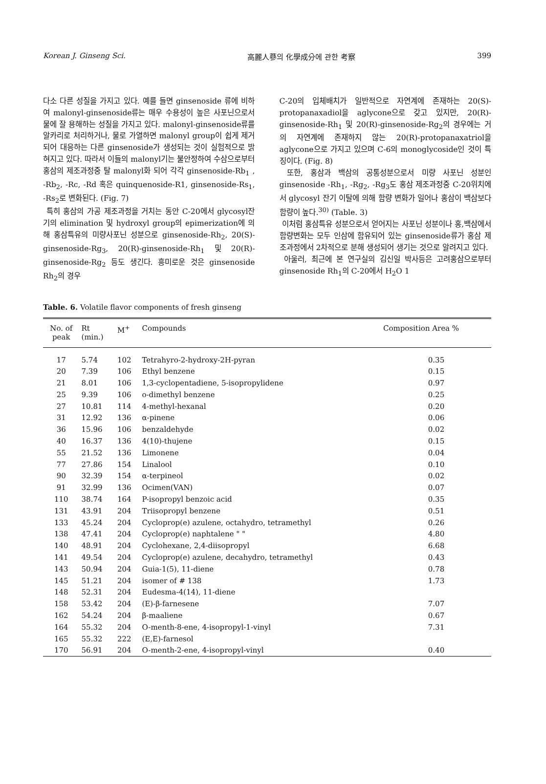Korean J. Ginseng Sci. 高麗人蔘의 化學成分에 관한 考察 399
다소 다른 성질을 가지고 있다. 예를 들면 ginsenoside 류에 비하여 malonyl-ginsenoside류는 매우 수용성이 높은 사포닌으로서 물에 잘 용해하는 성질을 가지고 있다. malonyl-ginsenoside류를 알카리로 처리하거나, 물로 가열하면 malonyl group이 쉽게 제거되어 대응하는 다른 ginsenoside가 생성되는 것이 실험적으로 밝혀지고 있다. 따라서 이들의 malonyl기는 불안정하여 수삼으로부터 홍삼의 제조과정중 탈 malonyl화 되어 각각 ginsenoside-Rb<sub>1</sub> , -Rb<sub>2</sub>, -Rc, -Rd 혹은 quinquenoside-R1, ginsenoside-Rs<sub>1</sub>, -Rs<sub>2</sub>로 변화된다. (Fig. 7)
특히 홍삼의 가공 제조과정을 거치는 동안 C-20에서 glycosyl잔기의 elimination 및 hydroxyl group의 epimerization에 의해 홍삼특유의 미량사포닌 성분으로 ginsenoside-Rh<sub>2</sub>, 20(S)-ginsenoside-Rg<sub>3</sub>, 20(R)-ginsenoside-Rh<sub>1</sub> 및 20(R)-ginsenoside-Rg<sub>2</sub> 등도 생긴다. 흥미로운 것은 ginsenoside Rh<sub>2</sub>의 경우
C-20의 입체배치가 일반적으로 자연계에 존재하는 20(S)-protopanaxadiol을 aglycone으로 갖고 있지만, 20(R)-ginsenoside-Rh<sub>1</sub> 및 20(R)-ginsenoside-Rg<sub>2</sub>의 경우에는 거의 자연계에 존재하지 않는 20(R)-protopanaxatriol을 aglycone으로 가지고 있으며 C-6의 monoglycoside인 것이 특징이다. (Fig. 8)
또한, 홍삼과 백삼의 공통성분으로서 미량 사포닌 성분인 ginsenoside -Rh<sub>1</sub>, -Rg<sub>2</sub>, -Rg<sub>3</sub>도 홍삼 제조과정중 C-20위치에서 glycosyl 잔기 이탈에 의해 함량 변화가 일어나 홍삼이 백삼보다 함량이 높다.<sup>30)</sup> (Table. 3)
이처럼 홍삼특유 성분으로서 얻어지는 사포닌 성분이나 홍,백삼에서 함량변화는 모두 인삼에 함유되어 있는 ginsenoside류가 홍삼 제조과정에서 2차적으로 분해 생성되어 생기는 것으로 알려지고 있다.
아울러, 최근에 본 연구실의 김신일 박사등은 고려홍삼으로부터 ginsenoside Rh<sub>1</sub>의 C-20에서 H<sub>2</sub>O 1
Table. 6. Volatile flavor components of fresh ginseng
| No. of peak | Rt (min.) | M<sup>+</sup> | Compounds | Composition Area % |
| --- | --- | --- | --- | --- |
| 17 | 5.74 | 102 | Tetrahyro-2-hydroxy-2H-pyran | 0.35 |
| 20 | 7.39 | 106 | Ethyl benzene | 0.15 |
| 21 | 8.01 | 106 | 1,3-cyclopentadiene, 5-isopropylidene | 0.97 |
| 25 | 9.39 | 106 | o-dimethyl benzene | 0.25 |
| 27 | 10.81 | 114 | 4-methyl-hexanal | 0.20 |
| 31 | 12.92 | 136 | α-pinene | 0.06 |
| 36 | 15.96 | 106 | benzaldehyde | 0.02 |
| 40 | 16.37 | 136 | 4(10)-thujene | 0.15 |
| 55 | 21.52 | 136 | Limonene | 0.04 |
| 77 | 27.86 | 154 | Linalool | 0.10 |
| 90 | 32.39 | 154 | α-terpineol | 0.02 |
| 91 | 32.99 | 136 | Ocimen(VAN) | 0.07 |
| 110 | 38.74 | 164 | P-isopropyl benzoic acid | 0.35 |
| 131 | 43.91 | 204 | Triisopropyl benzene | 0.51 |
| 133 | 45.24 | 204 | Cycloprop(e) azulene, octahydro, tetramethyl | 0.26 |
| 138 | 47.41 | 204 | Cycloprop(e) naphtalene " " | 4.80 |
| 140 | 48.91 | 204 | Cyclohexane, 2,4-diisopropyl | 6.68 |
| 141 | 49.54 | 204 | Cycloprop(e) azulene, decahydro, tetramethyl | 0.43 |
| 143 | 50.94 | 204 | Guia-1(5), 11-diene | 0.78 |
| 145 | 51.21 | 204 | isomer of # 138 | 1.73 |
| 148 | 52.31 | 204 | Eudesma-4(14), 11-diene | |
| 158 | 53.42 | 204 | (E)-β-farnesene | 7.07 |
| 162 | 54.24 | 204 | β-maaliene | 0.67 |
| 164 | 55.32 | 204 | O-menth-8-ene, 4-isopropyl-1-vinyl | 7.31 |
| 165 | 55.32 | 222 | (E,E)-farnesol | |
| 170 | 56.91 | 204 | O-menth-2-ene, 4-isopropyl-vinyl | 0.40 |